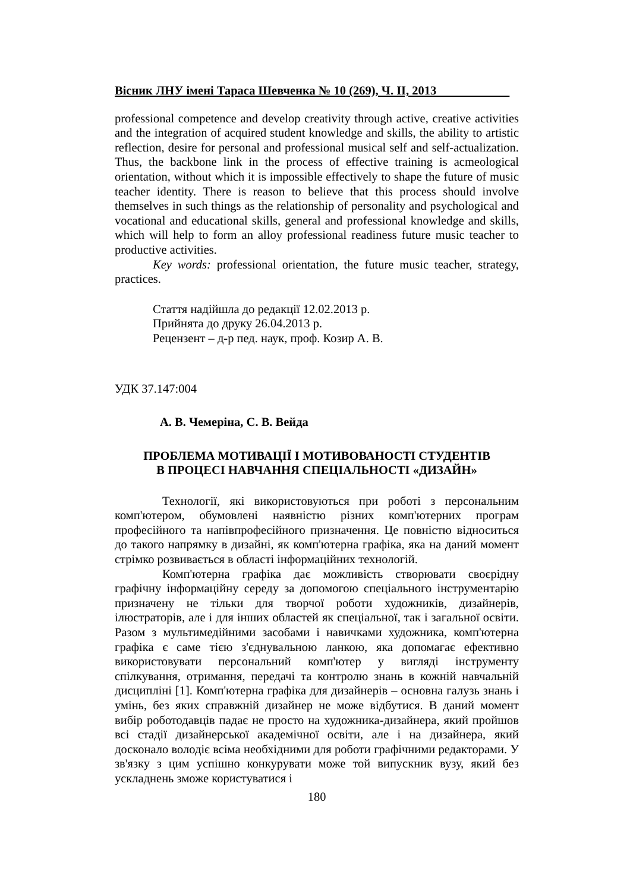Вісник ЛНУ імені Тараса Шевченка № 10 (269), Ч. ІІ, 2013
professional competence and develop creativity through active, creative activities and the integration of acquired student knowledge and skills, the ability to artistic reflection, desire for personal and professional musical self and self-actualization. Thus, the backbone link in the process of effective training is acmeological orientation, without which it is impossible effectively to shape the future of music teacher identity. There is reason to believe that this process should involve themselves in such things as the relationship of personality and psychological and vocational and educational skills, general and professional knowledge and skills, which will help to form an alloy professional readiness future music teacher to productive activities.
Key words: professional orientation, the future music teacher, strategy, practices.
Стаття надійшла до редакції 12.02.2013 р.
Прийнята до друку 26.04.2013 р.
Рецензент – д-р пед. наук, проф. Козир А. В.
УДК 37.147:004
А. В. Чемеріна, С. В. Вейда
ПРОБЛЕМА МОТИВАЦІЇ І МОТИВОВАНОСТІ СТУДЕНТІВ
В ПРОЦЕСІ НАВЧАННЯ СПЕЦІАЛЬНОСТІ «ДИЗАЙН»
Технології, які використовуються при роботі з персональним комп'ютером, обумовлені наявністю різних комп'ютерних програм професійного та напівпрофесійного призначення. Це повністю відноситься до такого напрямку в дизайні, як комп'ютерна графіка, яка на даний момент стрімко розвивається в області інформаційних технологій.
Комп'ютерна графіка дає можливість створювати своєрідну графічну інформаційну середу за допомогою спеціального інструментарію призначену не тільки для творчої роботи художників, дизайнерів, ілюстраторів, але і для інших областей як спеціальної, так і загальної освіти. Разом з мультимедійними засобами і навичками художника, комп'ютерна графіка є саме тією з'єднувальною ланкою, яка допомагає ефективно використовувати персональний комп'ютер у вигляді інструменту спілкування, отримання, передачі та контролю знань в кожній навчальній дисципліні [1]. Комп'ютерна графіка для дизайнерів – основна галузь знань і умінь, без яких справжній дизайнер не може відбутися. В даний момент вибір роботодавців падає не просто на художника-дизайнера, який пройшов всі стадії дизайнерської академічної освіти, але і на дизайнера, який досконало володіє всіма необхідними для роботи графічними редакторами. У зв'язку з цим успішно конкурувати може той випускник вузу, який без ускладнень зможе користуватися і
180